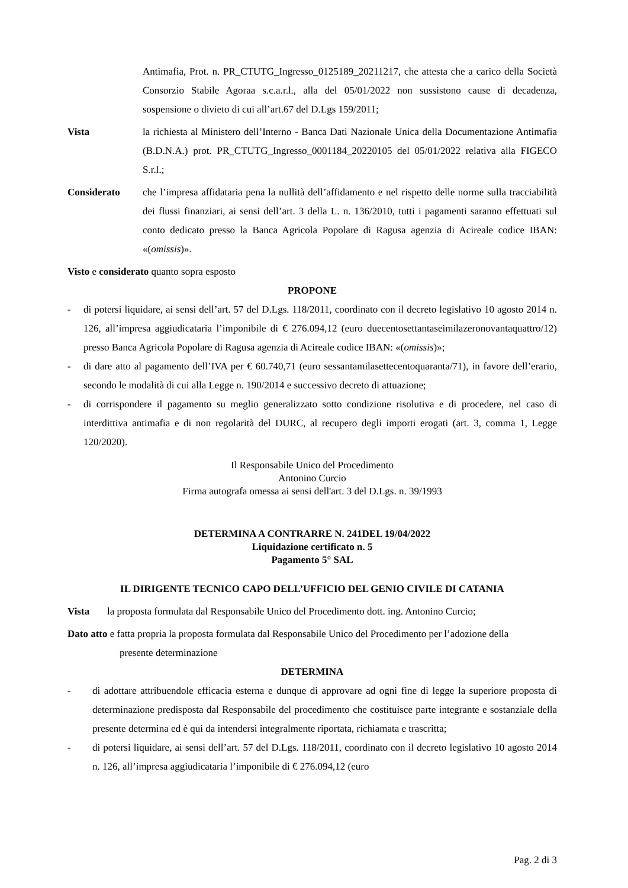Antimafia, Prot. n. PR_CTUTG_Ingresso_0125189_20211217, che attesta che a carico della Società Consorzio Stabile Agoraa s.c.a.r.l., alla del 05/01/2022 non sussistono cause di decadenza, sospensione o divieto di cui all’art.67 del D.Lgs 159/2011;
Vista la richiesta al Ministero dell’Interno - Banca Dati Nazionale Unica della Documentazione Antimafia (B.D.N.A.) prot. PR_CTUTG_Ingresso_0001184_20220105 del 05/01/2022 relativa alla FIGECO S.r.l.;
Considerato che l’impresa affidataria pena la nullità dell’affidamento e nel rispetto delle norme sulla tracciabilità dei flussi finanziari, ai sensi dell’art. 3 della L. n. 136/2010, tutti i pagamenti saranno effettuati sul conto dedicato presso la Banca Agricola Popolare di Ragusa agenzia di Acireale codice IBAN: «(omissis)».
Visto e considerato quanto sopra esposto
PROPONE
- di potersi liquidare, ai sensi dell’art. 57 del D.Lgs. 118/2011, coordinato con il decreto legislativo 10 agosto 2014 n. 126, all’impresa aggiudicataria l’imponibile di € 276.094,12 (euro duecentosettantaseimilazeronovantaquattro/12) presso Banca Agricola Popolare di Ragusa agenzia di Acireale codice IBAN: «(omissis)»;
- di dare atto al pagamento dell’IVA per € 60.740,71 (euro sessantamilasettecentoquaranta/71), in favore dell’erario, secondo le modalità di cui alla Legge n. 190/2014 e successivo decreto di attuazione;
- di corrispondere il pagamento su meglio generalizzato sotto condizione risolutiva e di procedere, nel caso di interdittiva antimafia e di non regolarità del DURC, al recupero degli importi erogati (art. 3, comma 1, Legge 120/2020).
Il Responsabile Unico del Procedimento
Antonino Curcio
Firma autografa omessa ai sensi dell'art. 3 del D.Lgs. n. 39/1993
DETERMINA A CONTRARRE N. 241DEL 19/04/2022
Liquidazione certificato n. 5
Pagamento 5° SAL
IL DIRIGENTE TECNICO CAPO DELL’UFFICIO DEL GENIO CIVILE DI CATANIA
Vista la proposta formulata dal Responsabile Unico del Procedimento dott. ing. Antonino Curcio;
Dato atto e fatta propria la proposta formulata dal Responsabile Unico del Procedimento per l’adozione della
presente determinazione
DETERMINA
- di adottare attribuendole efficacia esterna e dunque di approvare ad ogni fine di legge la superiore proposta di determinazione predisposta dal Responsabile del procedimento che costituisce parte integrante e sostanziale della presente determina ed è qui da intendersi integralmente riportata, richiamata e trascritta;
- di potersi liquidare, ai sensi dell’art. 57 del D.Lgs. 118/2011, coordinato con il decreto legislativo 10 agosto 2014 n. 126, all’impresa aggiudicataria l’imponibile di € 276.094,12 (euro
Pag. 2 di 3